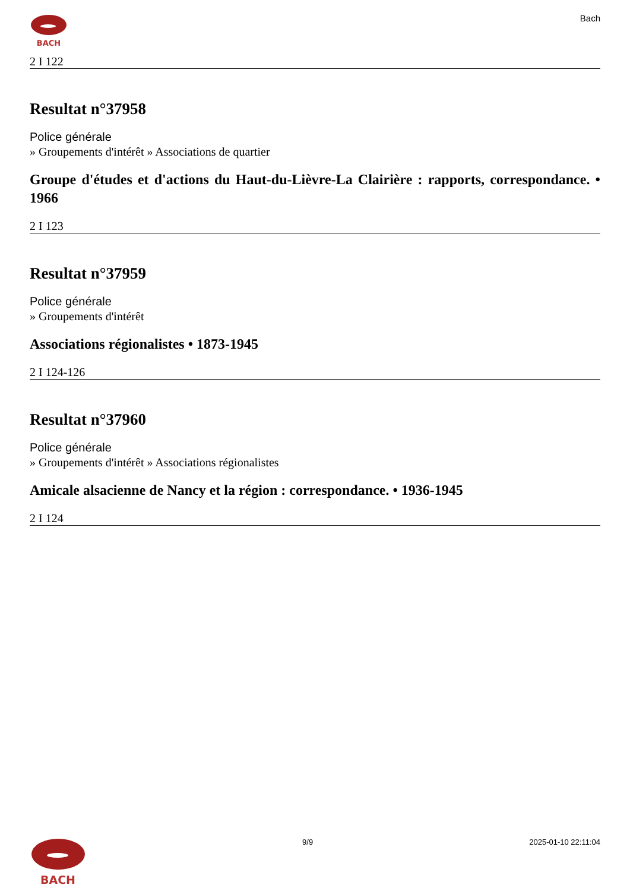BACH
Bach
2 I 122
Resultat n°37958
Police générale
» Groupements d'intérêt » Associations de quartier
Groupe d'études et d'actions du Haut-du-Lièvre-La Clairière : rapports, correspondance. • 1966
2 I 123
Resultat n°37959
Police générale
» Groupements d'intérêt
Associations régionalistes • 1873-1945
2 I 124-126
Resultat n°37960
Police générale
» Groupements d'intérêt » Associations régionalistes
Amicale alsacienne de Nancy et la région : correspondance. • 1936-1945
2 I 124
BACH
9/9 2025-01-10 22:11:04